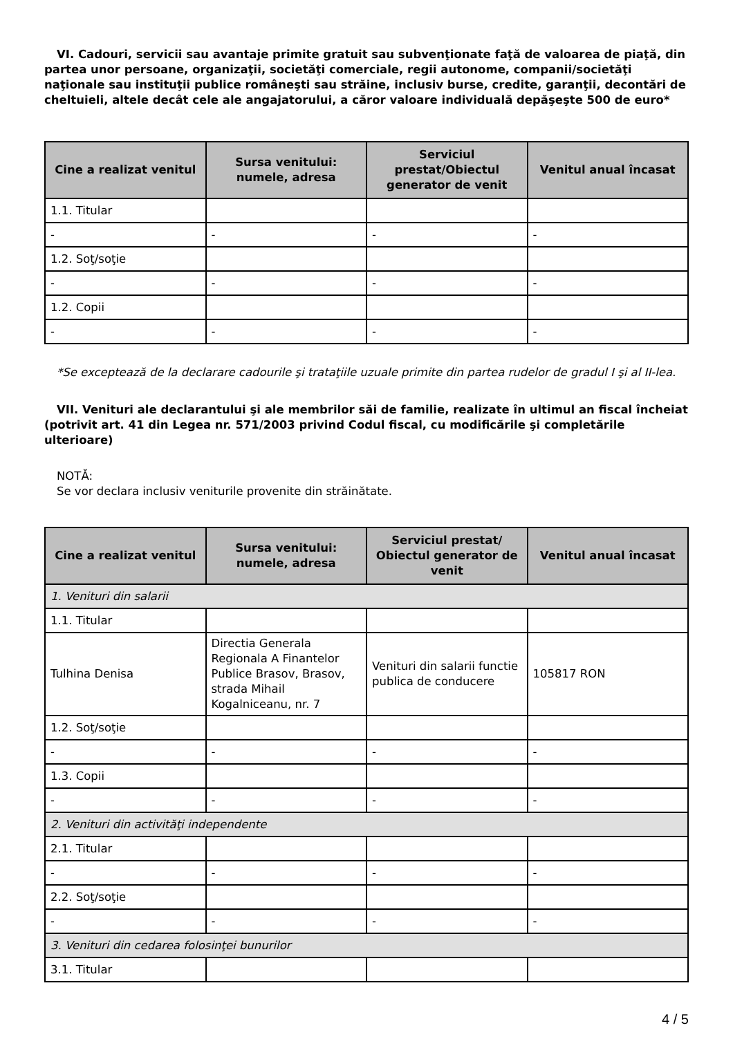VI. Cadouri, servicii sau avantaje primite gratuit sau subvenţionate faţă de valoarea de piaţă, din partea unor persoane, organizaţii, societăţi comerciale, regii autonome, companii/societăţi naţionale sau instituţii publice româneşti sau străine, inclusiv burse, credite, garanţii, decontări de cheltuieli, altele decât cele ale angajatorului, a căror valoare individuală depăşeşte 500 de euro*
| Cine a realizat venitul | Sursa venitului: numele, adresa | Serviciul prestat/Obiectul generator de venit | Venitul anual încasat |
| --- | --- | --- | --- |
| 1.1. Titular | | | |
| - | - | - | - |
| 1.2. Soţ/soţie | | | |
| - | - | - | - |
| 1.2. Copii | | | |
| - | - | - | - |
*Se exceptează de la declarare cadourile şi trataţiile uzuale primite din partea rudelor de gradul I şi al II-lea.
VII. Venituri ale declarantului şi ale membrilor săi de familie, realizate în ultimul an fiscal încheiat (potrivit art. 41 din Legea nr. 571/2003 privind Codul fiscal, cu modificările şi completările ulterioare)
NOTĂ:
Se vor declara inclusiv veniturile provenite din străinătate.
| Cine a realizat venitul | Sursa venitului: numele, adresa | Serviciul prestat/ Obiectul generator de venit | Venitul anual încasat |
| --- | --- | --- | --- |
| 1. Venituri din salarii | | | |
| 1.1. Titular | | | |
| Tulhina Denisa | Directia Generala Regionala A Finantelor Publice Brasov, Brasov, strada Mihail Kogalniceanu, nr. 7 | Venituri din salarii functie publica de conducere | 105817 RON |
| 1.2. Soţ/soţie | | | |
| - | - | - | - |
| 1.3. Copii | | | |
| - | - | - | - |
| 2. Venituri din activităţi independente | | | |
| 2.1. Titular | | | |
| - | - | - | - |
| 2.2. Soţ/soţie | | | |
| - | - | - | - |
| 3. Venituri din cedarea folosinţei bunurilor | | | |
| 3.1. Titular | | | |
4 / 5